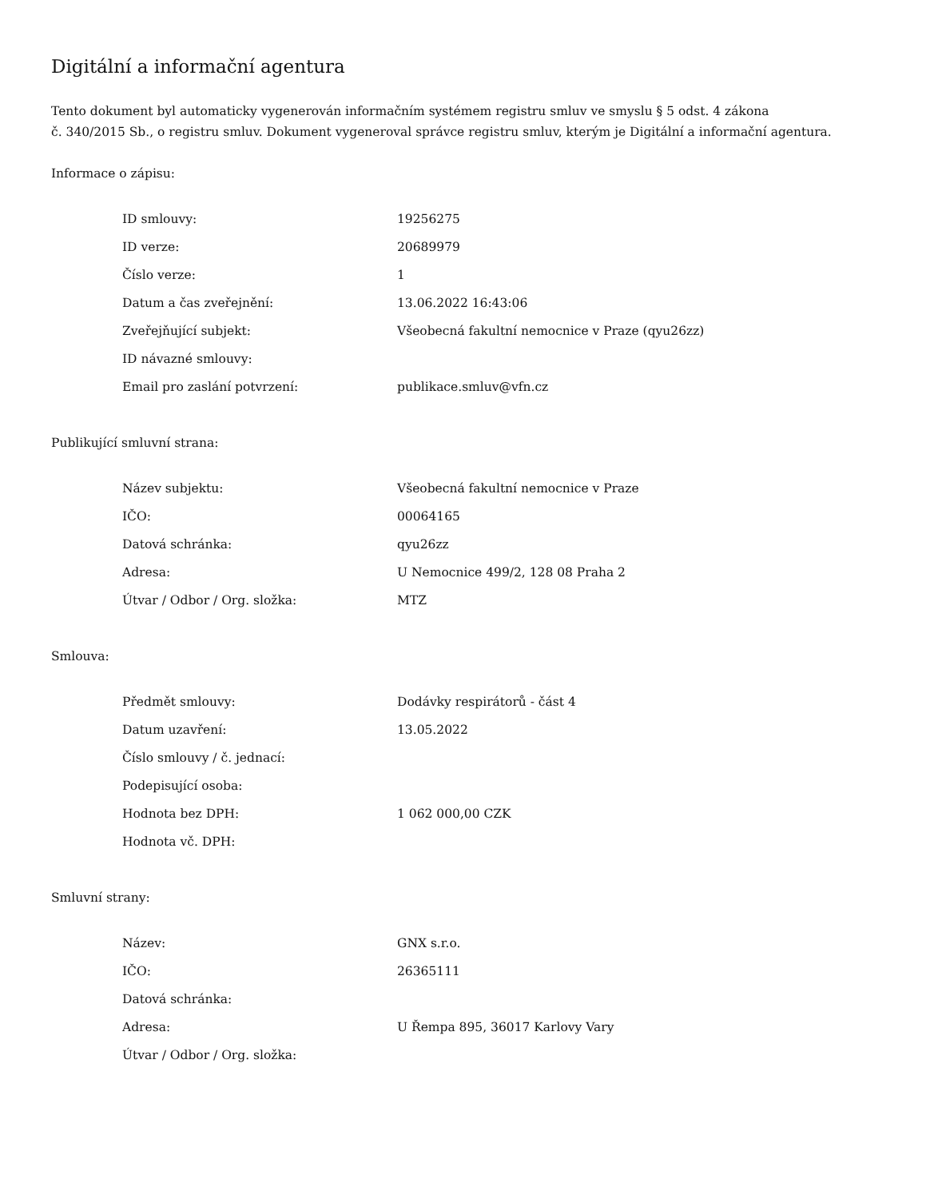Digitální a informační agentura
Tento dokument byl automaticky vygenerován informačním systémem registru smluv ve smyslu § 5 odst. 4 zákona
č. 340/2015 Sb., o registru smluv. Dokument vygeneroval správce registru smluv, kterým je Digitální a informační agentura.
Informace o zápisu:
| ID smlouvy: | 19256275 |
| ID verze: | 20689979 |
| Číslo verze: | 1 |
| Datum a čas zveřejnění: | 13.06.2022 16:43:06 |
| Zveřejňující subjekt: | Všeobecná fakultní nemocnice v Praze (qyu26zz) |
| ID návazné smlouvy: | |
| Email pro zaslání potvrzení: | publikace.smluv@vfn.cz |
Publikující smluvní strana:
| Název subjektu: | Všeobecná fakultní nemocnice v Praze |
| IČO: | 00064165 |
| Datová schránka: | qyu26zz |
| Adresa: | U Nemocnice 499/2, 128 08 Praha 2 |
| Útvar / Odbor / Org. složka: | MTZ |
Smlouva:
| Předmět smlouvy: | Dodávky respirátorů - část 4 |
| Datum uzavření: | 13.05.2022 |
| Číslo smlouvy / č. jednací: | |
| Podepisující osoba: | |
| Hodnota bez DPH: | 1 062 000,00 CZK |
| Hodnota vč. DPH: | |
Smluvní strany:
| Název: | GNX s.r.o. |
| IČO: | 26365111 |
| Datová schránka: | |
| Adresa: | U Řempa 895, 36017 Karlovy Vary |
| Útvar / Odbor / Org. složka: | |